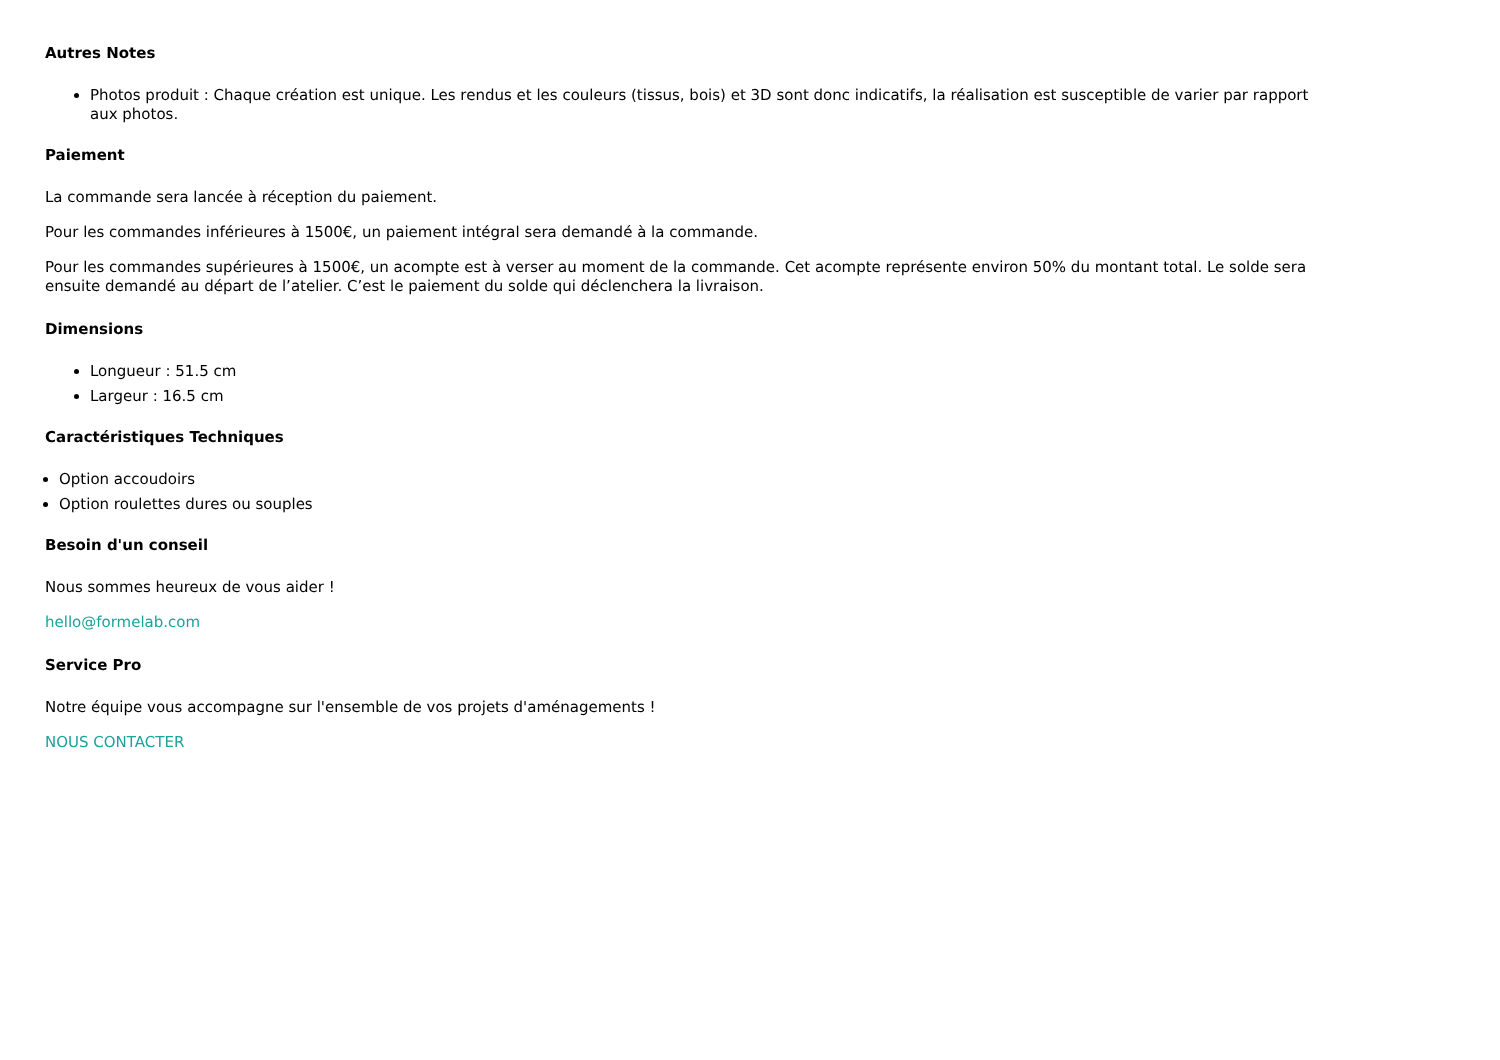Autres Notes
Photos produit : Chaque création est unique. Les rendus et les couleurs (tissus, bois) et 3D sont donc indicatifs, la réalisation est susceptible de varier par rapport aux photos.
Paiement
La commande sera lancée à réception du paiement.
Pour les commandes inférieures à 1500€, un paiement intégral sera demandé à la commande.
Pour les commandes supérieures à 1500€, un acompte est à verser au moment de la commande. Cet acompte représente environ 50% du montant total. Le solde sera ensuite demandé au départ de l’atelier. C’est le paiement du solde qui déclenchera la livraison.
Dimensions
Longueur : 51.5 cm
Largeur : 16.5 cm
Caractéristiques Techniques
Option accoudoirs
Option roulettes dures ou souples
Besoin d'un conseil
Nous sommes heureux de vous aider !
hello@formelab.com
Service Pro
Notre équipe vous accompagne sur l'ensemble de vos projets d'aménagements !
NOUS CONTACTER